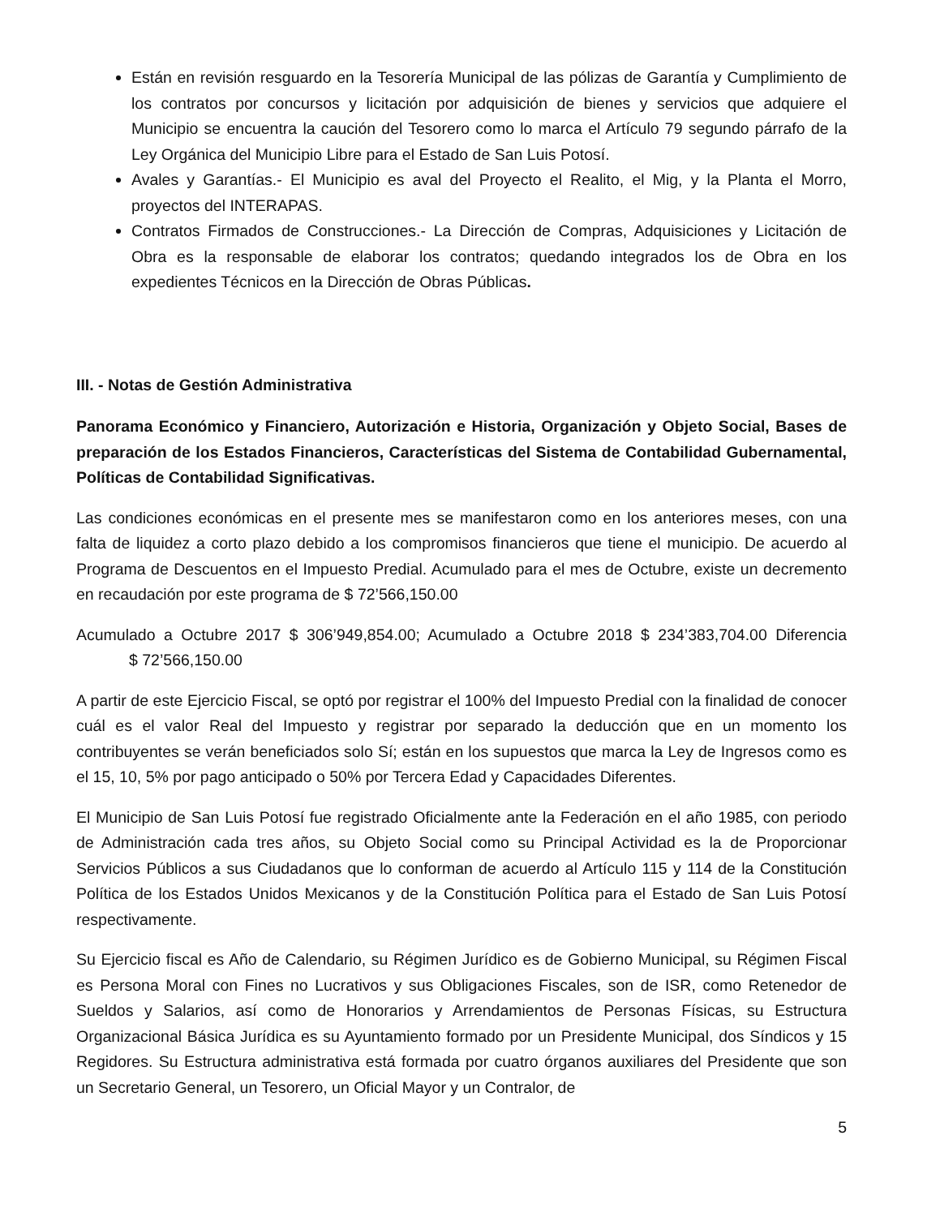Están en revisión resguardo en la Tesorería Municipal de las pólizas de Garantía y Cumplimiento de los contratos por concursos y licitación por adquisición de bienes y servicios que adquiere el Municipio se encuentra la caución del Tesorero como lo marca el Artículo 79 segundo párrafo de la Ley Orgánica del Municipio Libre para el Estado de San Luis Potosí.
Avales y Garantías.- El Municipio es aval del Proyecto el Realito, el Mig, y la Planta el Morro, proyectos del INTERAPAS.
Contratos Firmados de Construcciones.- La Dirección de Compras, Adquisiciones y Licitación de Obra es la responsable de elaborar los contratos; quedando integrados los de Obra en los expedientes Técnicos en la Dirección de Obras Públicas.
III. - Notas de Gestión Administrativa
Panorama Económico y Financiero, Autorización e Historia, Organización y Objeto Social, Bases de preparación de los Estados Financieros, Características del Sistema de Contabilidad Gubernamental, Políticas de Contabilidad Significativas.
Las condiciones económicas en el presente mes se manifestaron como en los anteriores meses, con una falta de liquidez a corto plazo debido a los compromisos financieros que tiene el municipio. De acuerdo al Programa de Descuentos en el Impuesto Predial. Acumulado para el mes de Octubre, existe un decremento en recaudación por este programa de $ 72’566,150.00
Acumulado a Octubre 2017 $ 306’949,854.00; Acumulado a Octubre 2018 $ 234’383,704.00 Diferencia $ 72’566,150.00
A partir de este Ejercicio Fiscal, se optó por registrar el 100% del Impuesto Predial con la finalidad de conocer cuál es el valor Real del Impuesto y registrar por separado la deducción que en un momento los contribuyentes se verán beneficiados solo Sí; están en los supuestos que marca la Ley de Ingresos como es el 15, 10, 5% por pago anticipado o 50% por Tercera Edad y Capacidades Diferentes.
El Municipio de San Luis Potosí fue registrado Oficialmente ante la Federación en el año 1985, con periodo de Administración cada tres años, su Objeto Social como su Principal Actividad es la de Proporcionar Servicios Públicos a sus Ciudadanos que lo conforman de acuerdo al Artículo 115 y 114 de la Constitución Política de los Estados Unidos Mexicanos y de la Constitución Política para el Estado de San Luis Potosí respectivamente.
Su Ejercicio fiscal es Año de Calendario, su Régimen Jurídico es de Gobierno Municipal, su Régimen Fiscal es Persona Moral con Fines no Lucrativos y sus Obligaciones Fiscales, son de ISR, como Retenedor de Sueldos y Salarios, así como de Honorarios y Arrendamientos de Personas Físicas, su Estructura Organizacional Básica Jurídica es su Ayuntamiento formado por un Presidente Municipal, dos Síndicos y 15 Regidores. Su Estructura administrativa está formada por cuatro órganos auxiliares del Presidente que son un Secretario General, un Tesorero, un Oficial Mayor y un Contralor, de
5